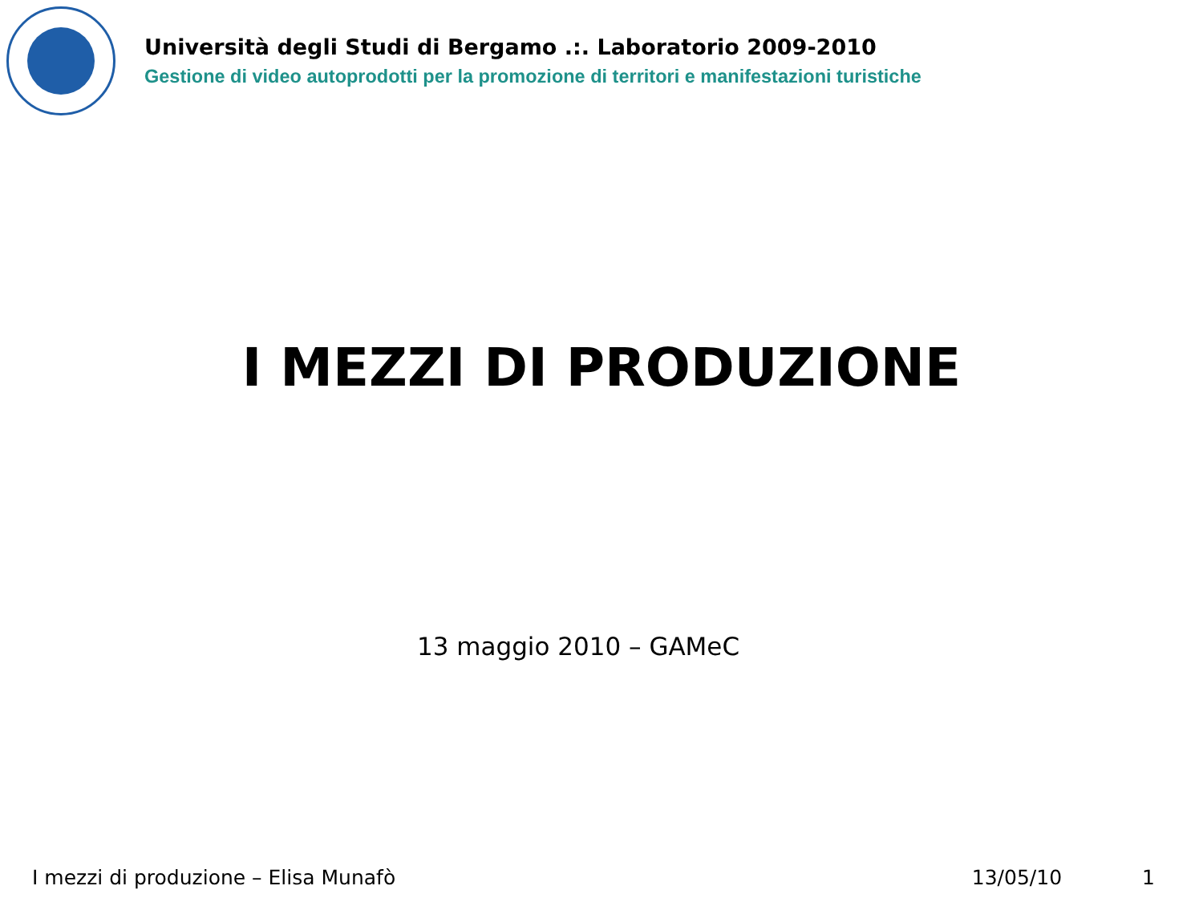Università degli Studi di Bergamo .:. Laboratorio 2009-2010
Gestione di video autoprodotti per la promozione di territori e manifestazioni turistiche
I MEZZI DI PRODUZIONE
13 maggio 2010 – GAMeC
I mezzi di produzione – Elisa Munafò 13/05/10 1